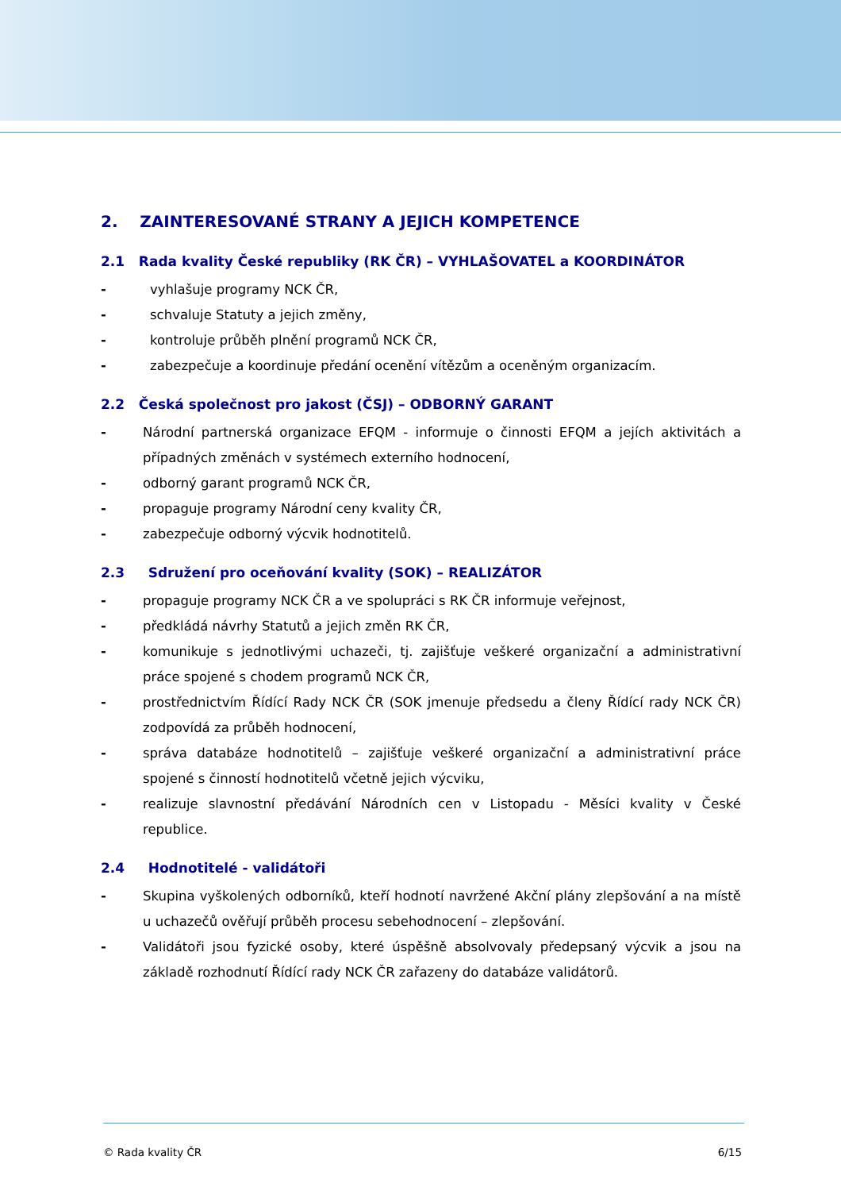2. ZAINTERESOVANÉ STRANY A JEJICH KOMPETENCE
2.1 Rada kvality České republiky (RK ČR) – VYHLAŠOVATEL a KOORDINÁTOR
- vyhlašuje programy NCK ČR,
- schvaluje Statuty a jejich změny,
- kontroluje průběh plnění programů NCK ČR,
- zabezpečuje a koordinuje předání ocenění vítězům a oceněným organizacím.
2.2 Česká společnost pro jakost (ČSJ) – ODBORNÝ GARANT
- Národní partnerská organizace EFQM - informuje o činnosti EFQM a jejích aktivitách a případných změnách v systémech externího hodnocení,
- odborný garant programů NCK ČR,
- propaguje programy Národní ceny kvality ČR,
- zabezpečuje odborný výcvik hodnotitelů.
2.3 Sdružení pro oceňování kvality (SOK) – REALIZÁTOR
- propaguje programy NCK ČR a ve spolupráci s RK ČR informuje veřejnost,
- předkládá návrhy Statutů a jejich změn RK ČR,
- komunikuje s jednotlivými uchazeči, tj. zajišťuje veškeré organizační a administrativní práce spojené s chodem programů NCK ČR,
- prostřednictvím Řídící Rady NCK ČR (SOK jmenuje předsedu a členy Řídící rady NCK ČR) zodpovídá za průběh hodnocení,
- správa databáze hodnotitelů – zajišťuje veškeré organizační a administrativní práce spojené s činností hodnotitelů včetně jejich výcviku,
- realizuje slavnostní předávání Národních cen v Listopadu - Měsíci kvality v České republice.
2.4 Hodnotitelé - validátoři
- Skupina vyškolených odborníků, kteří hodnotí navržené Akční plány zlepšování a na místě u uchazečů ověřují průběh procesu sebehodnocení – zlepšování.
- Validátoři jsou fyzické osoby, které úspěšně absolvovaly předepsaný výcvik a jsou na základě rozhodnutí Řídící rady NCK ČR zařazeny do databáze validátorů.
© Rada kvality ČR 6/15